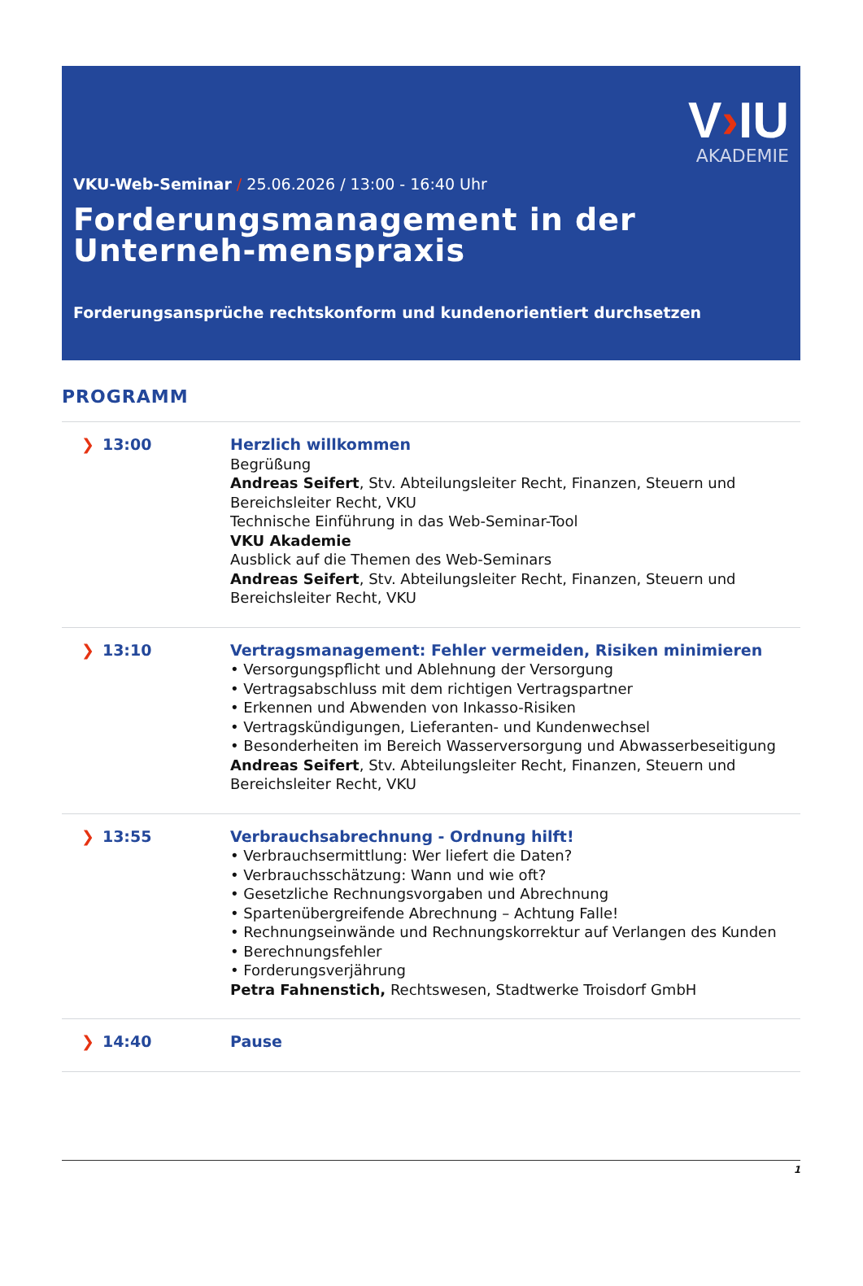V›IU
AKADEMIE
VKU-Web-Seminar / 25.06.2026 / 13:00 - 16:40 Uhr
Forderungsmanagement in der Unterneh-menspraxis
Forderungsansprüche rechtskonform und kundenorientiert durchsetzen
PROGRAMM
| ❯ 13:00 | Herzlich willkommen Begrüßung Andreas Seifert , Stv. Abteilungsleiter Recht, Finanzen, Steuern und Bereichsleiter Recht, VKU Technische Einführung in das Web-Seminar-Tool VKU Akademie Ausblick auf die Themen des Web-Seminars Andreas Seifert , Stv. Abteilungsleiter Recht, Finanzen, Steuern und Bereichsleiter Recht, VKU |
| ❯ 13:10 | Vertragsmanagement: Fehler vermeiden, Risiken minimieren • Versorgungspflicht und Ablehnung der Versorgung • Vertragsabschluss mit dem richtigen Vertragspartner • Erkennen und Abwenden von Inkasso-Risiken • Vertragskündigungen, Lieferanten- und Kundenwechsel • Besonderheiten im Bereich Wasserversorgung und Abwasserbeseitigung Andreas Seifert , Stv. Abteilungsleiter Recht, Finanzen, Steuern und Bereichsleiter Recht, VKU |
| ❯ 13:55 | Verbrauchsabrechnung - Ordnung hilft! • Verbrauchsermittlung: Wer liefert die Daten? • Verbrauchsschätzung: Wann und wie oft? • Gesetzliche Rechnungsvorgaben und Abrechnung • Spartenübergreifende Abrechnung – Achtung Falle! • Rechnungseinwände und Rechnungskorrektur auf Verlangen des Kunden • Berechnungsfehler • Forderungsverjährung Petra Fahnenstich, Rechtswesen, Stadtwerke Troisdorf GmbH |
| ❯ 14:40 | Pause |
1